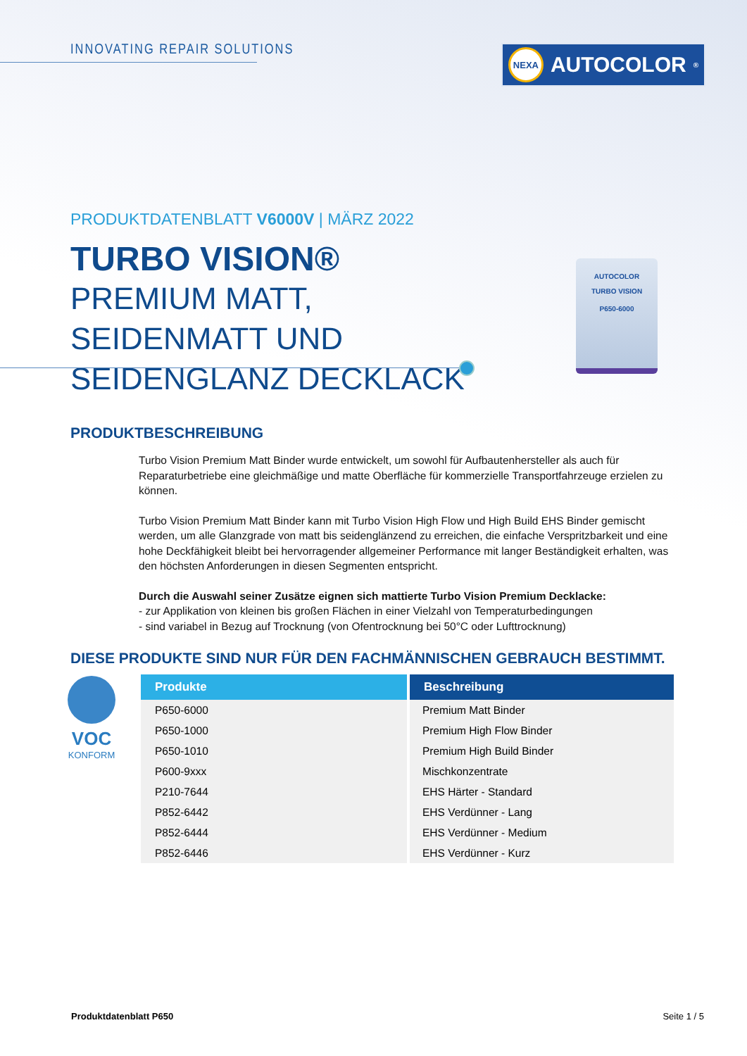INNOVATING REPAIR SOLUTIONS NEXA AUTOCOLOR<sup>®</sup>
PRODUKTDATENBLATT V6000V | MÄRZ 2022
TURBO VISION®
PREMIUM MATT, SEIDENMATT UND SEIDENGLANZ DECKLACK
AUTOCOLOR
TURBO VISION
P650-6000
PRODUKTBESCHREIBUNG
Turbo Vision Premium Matt Binder wurde entwickelt, um sowohl für Aufbautenhersteller als auch für Reparaturbetriebe eine gleichmäßige und matte Oberfläche für kommerzielle Transportfahrzeuge erzielen zu können.
Turbo Vision Premium Matt Binder kann mit Turbo Vision High Flow und High Build EHS Binder gemischt werden, um alle Glanzgrade von matt bis seidenglänzend zu erreichen, die einfache Verspritzbarkeit und eine hohe Deckfähigkeit bleibt bei hervorragender allgemeiner Performance mit langer Beständigkeit erhalten, was den höchsten Anforderungen in diesen Segmenten entspricht.
Durch die Auswahl seiner Zusätze eignen sich mattierte Turbo Vision Premium Decklacke:
- zur Applikation von kleinen bis großen Flächen in einer Vielzahl von Temperaturbedingungen
- sind variabel in Bezug auf Trocknung (von Ofentrocknung bei 50°C oder Lufttrocknung)
DIESE PRODUKTE SIND NUR FÜR DEN FACHMÄNNISCHEN GEBRAUCH BESTIMMT.
VOC
KONFORM
| Produkte | Beschreibung |
| --- | --- |
| P650-6000 | Premium Matt Binder |
| P650-1000 | Premium High Flow Binder |
| P650-1010 | Premium High Build Binder |
| P600-9xxx | Mischkonzentrate |
| P210-7644 | EHS Härter - Standard |
| P852-6442 | EHS Verdünner - Lang |
| P852-6444 | EHS Verdünner - Medium |
| P852-6446 | EHS Verdünner - Kurz |
Produktdatenblatt P650 Seite 1 / 5